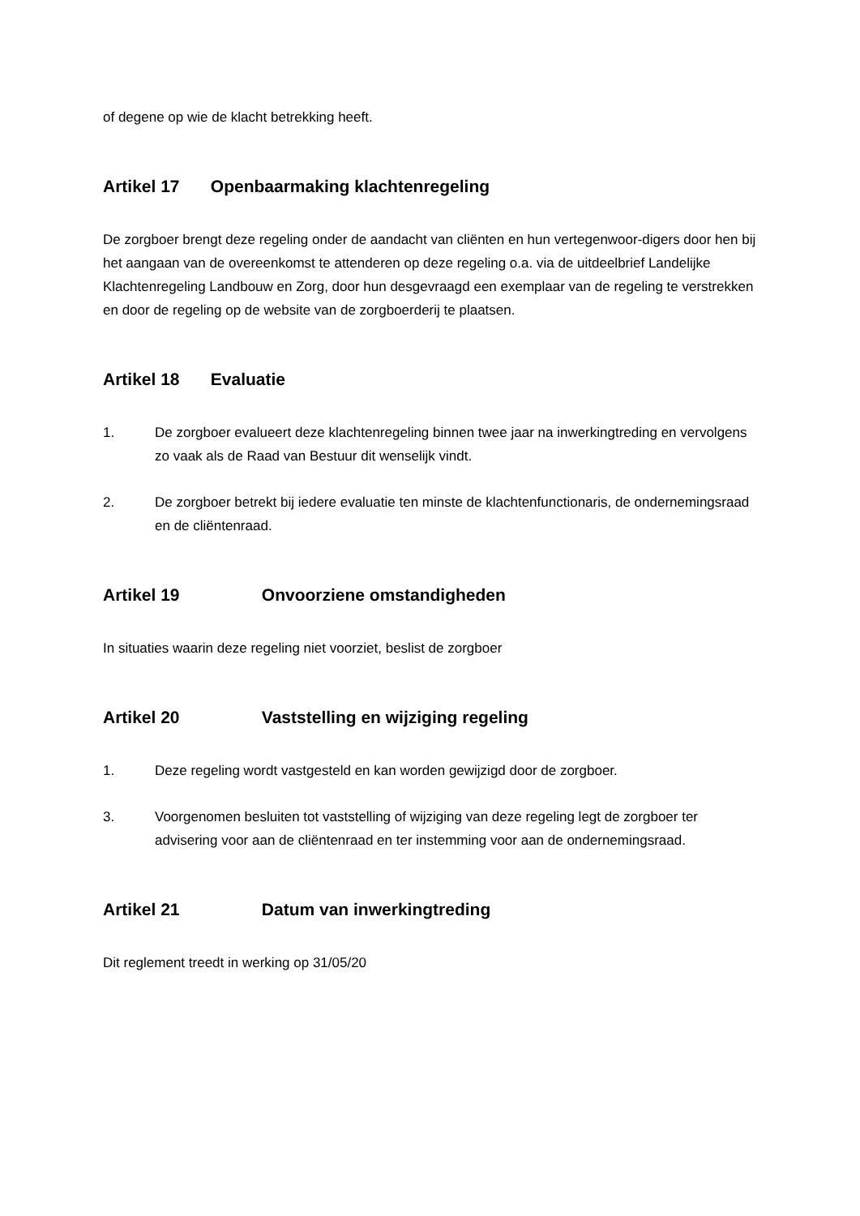of degene op wie de klacht betrekking heeft.
Artikel 17 Openbaarmaking klachtenregeling
De zorgboer brengt deze regeling onder de aandacht van cliënten en hun vertegenwoor-digers door hen bij het aangaan van de overeenkomst te attenderen op deze regeling o.a. via de uitdeelbrief Landelijke Klachtenregeling Landbouw en Zorg, door hun desgevraagd een exemplaar van de regeling te verstrekken en door de regeling op de website van de zorgboerderij te plaatsen.
Artikel 18 Evaluatie
1. De zorgboer evalueert deze klachtenregeling binnen twee jaar na inwerkingtreding en vervolgens zo vaak als de Raad van Bestuur dit wenselijk vindt.
2. De zorgboer betrekt bij iedere evaluatie ten minste de klachtenfunctionaris, de ondernemingsraad en de cliëntenraad.
Artikel 19 Onvoorziene omstandigheden
In situaties waarin deze regeling niet voorziet, beslist de zorgboer
Artikel 20 Vaststelling en wijziging regeling
1. Deze regeling wordt vastgesteld en kan worden gewijzigd door de zorgboer.
3. Voorgenomen besluiten tot vaststelling of wijziging van deze regeling legt de zorgboer ter advisering voor aan de cliëntenraad en ter instemming voor aan de ondernemingsraad.
Artikel 21 Datum van inwerkingtreding
Dit reglement treedt in werking op 31/05/20